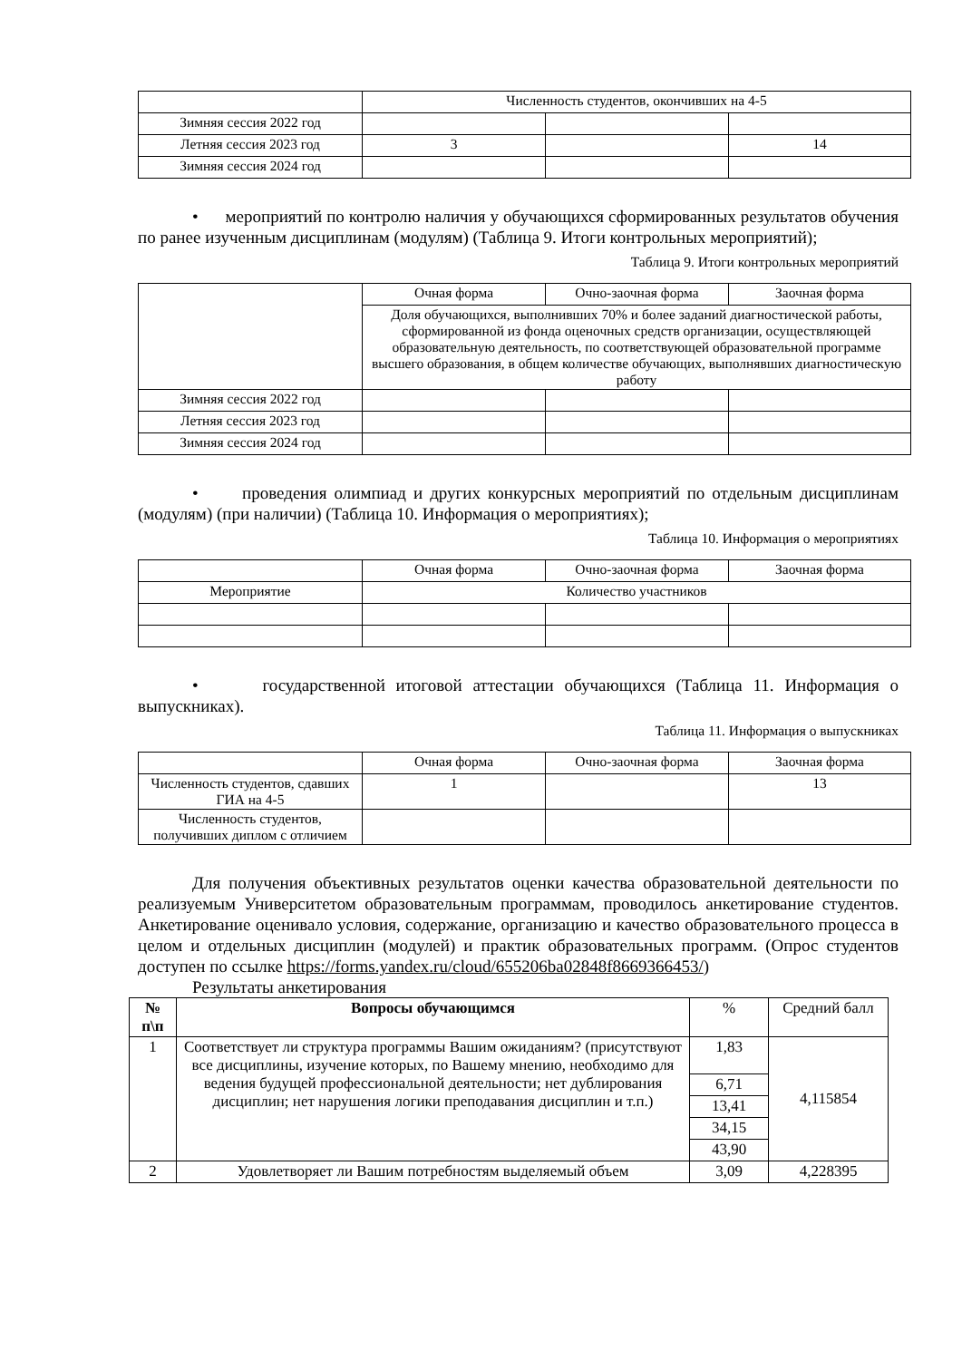| | Численность студентов, окончивших на 4-5 | | |
| Зимняя сессия 2022 год | | | |
| Летняя сессия 2023 год | 3 | | 14 |
| Зимняя сессия 2024 год | | | |
• мероприятий по контролю наличия у обучающихся сформированных результатов обучения по ранее изученным дисциплинам (модулям) (Таблица 9. Итоги контрольных мероприятий);
Таблица 9. Итоги контрольных мероприятий
| | Очная форма | Очно-заочная форма | Заочная форма |
| | Доля обучающихся, выполнивших 70% и более заданий диагностической работы, сформированной из фонда оценочных средств организации, осуществляющей образовательную деятельность, по соответствующей образовательной программе высшего образования, в общем количестве обучающих, выполнявших диагностическую работу | | |
| Зимняя сессия 2022 год | | | |
| Летняя сессия 2023 год | | | |
| Зимняя сессия 2024 год | | | |
• проведения олимпиад и других конкурсных мероприятий по отдельным дисциплинам (модулям) (при наличии) (Таблица 10. Информация о мероприятиях);
Таблица 10. Информация о мероприятиях
| | Очная форма | Очно-заочная форма | Заочная форма |
| Мероприятие | Количество участников | | |
• государственной итоговой аттестации обучающихся (Таблица 11. Информация о выпускниках).
Таблица 11. Информация о выпускниках
| | Очная форма | Очно-заочная форма | Заочная форма |
| Численность студентов, сдавших ГИА на 4-5 | 1 | | 13 |
| Численность студентов, получивших диплом с отличием | | | |
Для получения объективных результатов оценки качества образовательной деятельности по реализуемым Университетом образовательным программам, проводилось анкетирование студентов. Анкетирование оценивало условия, содержание, организацию и качество образовательного процесса в целом и отдельных дисциплин (модулей) и практик образовательных программ. (Опрос студентов доступен по ссылке https://forms.yandex.ru/cloud/655206ba02848f8669366453/)
Результаты анкетирования
| № п\п | Вопросы обучающимся | % | Средний балл |
| 1 | Соответствует ли структура программы Вашим ожиданиям? (присутствуют все дисциплины, изучение которых, по Вашему мнению, необходимо для ведения будущей профессиональной деятельности; нет дублирования дисциплин; нет нарушения логики преподавания дисциплин и т.п.) | 1,83 | 4,115854 |
| | | 6,71 | |
| | | 13,41 | |
| | | 34,15 | |
| | | 43,90 | |
| 2 | Удовлетворяет ли Вашим потребностям выделяемый объем | 3,09 | 4,228395 |